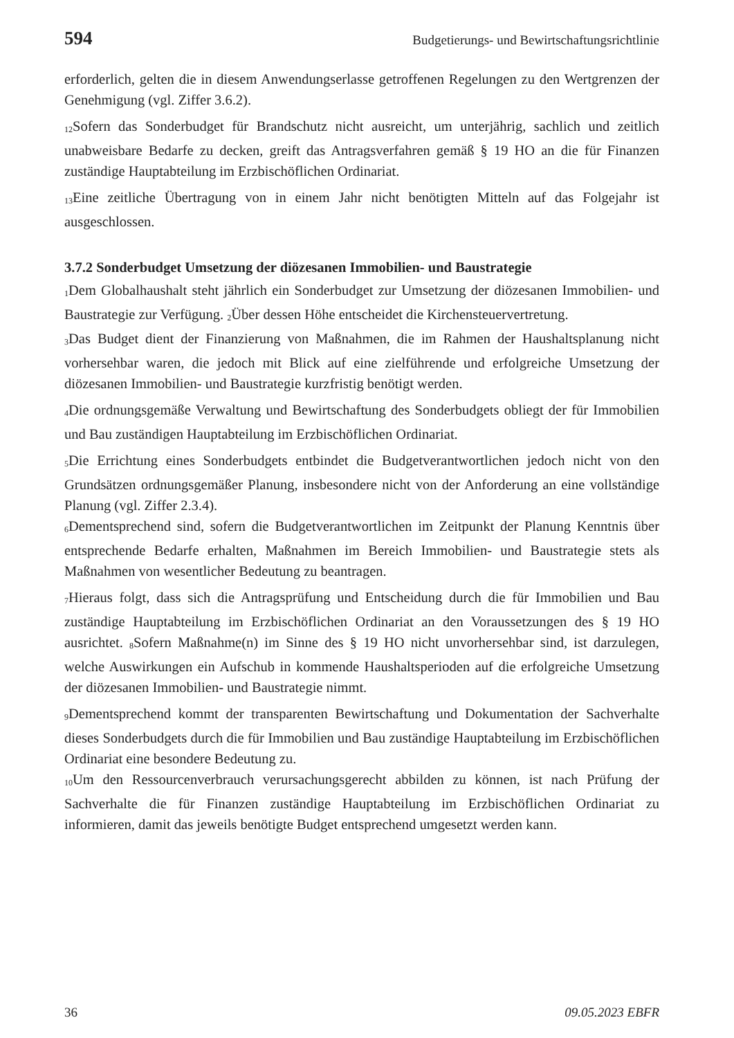594 Budgetierungs- und Bewirtschaftungsrichtlinie
erforderlich, gelten die in diesem Anwendungserlasse getroffenen Regelungen zu den Wertgrenzen der Genehmigung (vgl. Ziffer 3.6.2).
<sub>12</sub>Sofern das Sonderbudget für Brandschutz nicht ausreicht, um unterjährig, sachlich und zeitlich unabweisbare Bedarfe zu decken, greift das Antragsverfahren gemäß § 19 HO an die für Finanzen zuständige Hauptabteilung im Erzbischöflichen Ordinariat.
<sub>13</sub>Eine zeitliche Übertragung von in einem Jahr nicht benötigten Mitteln auf das Folgejahr ist ausgeschlossen.
3.7.2 Sonderbudget Umsetzung der diözesanen Immobilien- und Baustrategie
<sub>1</sub>Dem Globalhaushalt steht jährlich ein Sonderbudget zur Umsetzung der diözesanen Immobilien- und Baustrategie zur Verfügung. <sub>2</sub>Über dessen Höhe entscheidet die Kirchensteuervertretung.
<sub>3</sub>Das Budget dient der Finanzierung von Maßnahmen, die im Rahmen der Haushaltsplanung nicht vorhersehbar waren, die jedoch mit Blick auf eine zielführende und erfolgreiche Umsetzung der diözesanen Immobilien- und Baustrategie kurzfristig benötigt werden.
<sub>4</sub>Die ordnungsgemäße Verwaltung und Bewirtschaftung des Sonderbudgets obliegt der für Immobilien und Bau zuständigen Hauptabteilung im Erzbischöflichen Ordinariat.
<sub>5</sub>Die Errichtung eines Sonderbudgets entbindet die Budgetverantwortlichen jedoch nicht von den Grundsätzen ordnungsgemäßer Planung, insbesondere nicht von der Anforderung an eine vollständige Planung (vgl. Ziffer 2.3.4).
<sub>6</sub>Dementsprechend sind, sofern die Budgetverantwortlichen im Zeitpunkt der Planung Kenntnis über entsprechende Bedarfe erhalten, Maßnahmen im Bereich Immobilien- und Baustrategie stets als Maßnahmen von wesentlicher Bedeutung zu beantragen.
<sub>7</sub>Hieraus folgt, dass sich die Antragsprüfung und Entscheidung durch die für Immobilien und Bau zuständige Hauptabteilung im Erzbischöflichen Ordinariat an den Voraussetzungen des § 19 HO ausrichtet. <sub>8</sub>Sofern Maßnahme(n) im Sinne des § 19 HO nicht unvorhersehbar sind, ist darzulegen, welche Auswirkungen ein Aufschub in kommende Haushaltsperioden auf die erfolgreiche Umsetzung der diözesanen Immobilien- und Baustrategie nimmt.
<sub>9</sub>Dementsprechend kommt der transparenten Bewirtschaftung und Dokumentation der Sachverhalte dieses Sonderbudgets durch die für Immobilien und Bau zuständige Hauptabteilung im Erzbischöflichen Ordinariat eine besondere Bedeutung zu.
<sub>10</sub>Um den Ressourcenverbrauch verursachungsgerecht abbilden zu können, ist nach Prüfung der Sachverhalte die für Finanzen zuständige Hauptabteilung im Erzbischöflichen Ordinariat zu informieren, damit das jeweils benötigte Budget entsprechend umgesetzt werden kann.
36 09.05.2023 EBFR